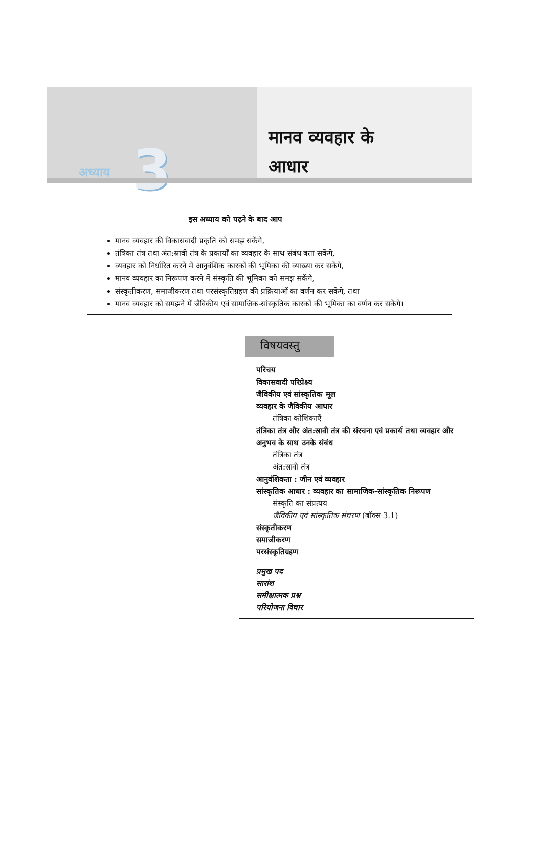अध्याय 3
मानव व्यवहार के
आधार
इस अध्याय को पढ़ने के बाद आप
मानव व्यवहार की विकासवादी प्रकृति को समझ सकेंगे,
तंत्रिका तंत्र तथा अंत:स्रावी तंत्र के प्रकार्यों का व्यवहार के साथ संबंध बता सकेंगे,
व्यवहार को निर्धारित करने में आनुवंशिक कारकों की भूमिका की व्याख्या कर सकेंगे,
मानव व्यवहार का निरूपण करने में संस्कृति की भूमिका को समझ सकेंगे,
संस्कृतीकरण, समाजीकरण तथा परसंस्कृतिग्रहण की प्रक्रियाओं का वर्णन कर सकेंगे, तथा
मानव व्यवहार को समझने में जैविकीय एवं सामाजिक-सांस्कृतिक कारकों की भूमिका का वर्णन कर सकेंगे।
विषयवस्तु
परिचय
विकासवादी परिप्रेक्ष्य
जैविकीय एवं सांस्कृतिक मूल
व्यवहार के जैविकीय आधार
तंत्रिका कोशिकाएँ
तंत्रिका तंत्र और अंत:स्रावी तंत्र की संरचना एवं प्रकार्य तथा व्यवहार और अनुभव के साथ उनके संबंध
तंत्रिका तंत्र
अंत:स्रावी तंत्र
आनुवंशिकता : जीन एवं व्यवहार
सांस्कृतिक आधार : व्यवहार का सामाजिक-सांस्कृतिक निरूपण
संस्कृति का संप्रत्यय
जैविकीय एवं सांस्कृतिक संचरण (बॉक्स 3.1)
संस्कृतीकरण
समाजीकरण
परसंस्कृतिग्रहण
प्रमुख पद
सारांश
समीक्षात्मक प्रश्न
परियोजना विचार